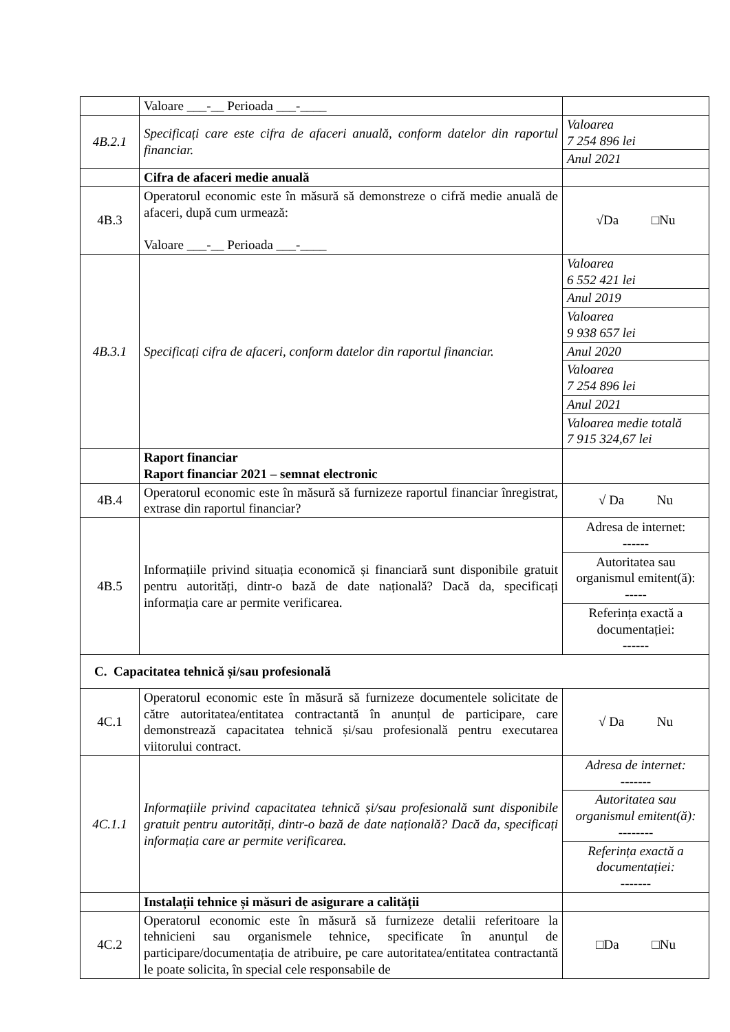| | Valoare ___-__ Perioada ___-____ | |
| 4B.2.1 | Specificați care este cifra de afaceri anuală, conform datelor din raportul financiar. | Valoarea 7 254 896 lei |
| | | Anul 2021 |
| | Cifra de afaceri medie anuală | |
| 4B.3 | Operatorul economic este în măsură să demonstreze o cifră medie anuală de afaceri, după cum urmează: Valoare ___-__ Perioada ___-____ | √Da □Nu |
| 4B.3.1 | Specificați cifra de afaceri, conform datelor din raportul financiar. | Valoarea 6 552 421 lei |
| | | Anul 2019 |
| | | Valoarea 9 938 657 lei |
| | | Anul 2020 |
| | | Valoarea 7 254 896 lei |
| | | Anul 2021 |
| | | Valoarea medie totală 7 915 324,67 lei |
| | Raport financiar Raport financiar 2021 – semnat electronic | |
| 4B.4 | Operatorul economic este în măsură să furnizeze raportul financiar înregistrat, extrase din raportul financiar? | √ Da Nu |
| 4B.5 | Informațiile privind situația economică și financiară sunt disponibile gratuit pentru autorități, dintr-o bază de date națională? Dacă da, specificați informația care ar permite verificarea. | Adresa de internet: ------ |
| | | Autoritatea sau organismul emitent(ă): ----- |
| | | Referința exactă a documentației: ------ |
| C. Capacitatea tehnică și/sau profesională | | |
| 4C.1 | Operatorul economic este în măsură să furnizeze documentele solicitate de către autoritatea/entitatea contractantă în anunțul de participare, care demonstrează capacitatea tehnică și/sau profesională pentru executarea viitorului contract. | √ Da Nu |
| 4C.1.1 | Informațiile privind capacitatea tehnică și/sau profesională sunt disponibile gratuit pentru autorități, dintr-o bază de date națională? Dacă da, specificați informația care ar permite verificarea. | Adresa de internet: ------- |
| | | Autoritatea sau organismul emitent(ă): -------- |
| | | Referința exactă a documentației: ------- |
| | Instalații tehnice și măsuri de asigurare a calității | |
| 4C.2 | Operatorul economic este în măsură să furnizeze detalii referitoare la tehnicieni sau organismele tehnice, specificate în anunțul de participare/documentația de atribuire, pe care autoritatea/entitatea contractantă le poate solicita, în special cele responsabile de | □Da □Nu |